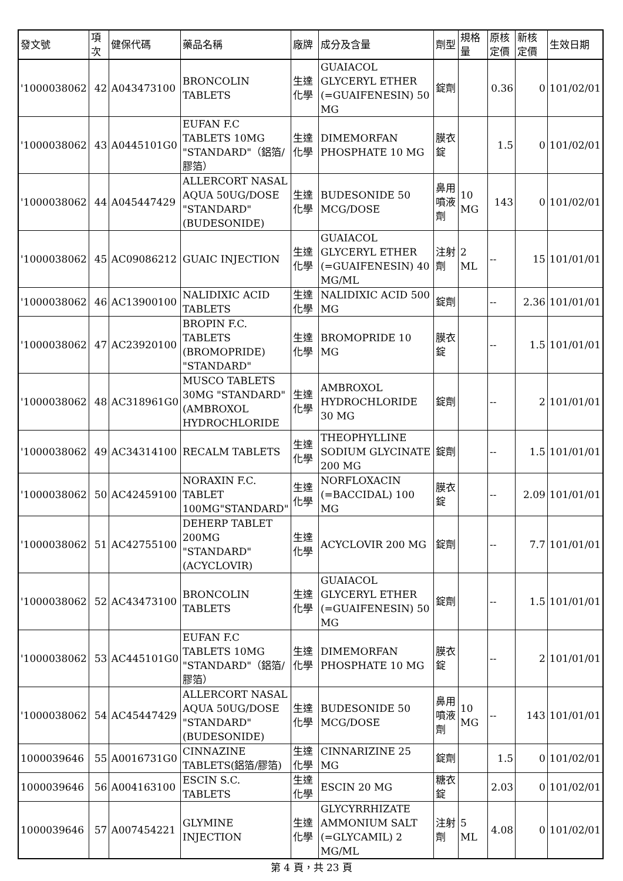| 發文號 | 項次 | 健保代碼 | 藥品名稱 | 廠牌 | 成分及含量 | 劑型 | 規格量 | 原核定價 | 新核定價 | 生效日期 |
| --- | --- | --- | --- | --- | --- | --- | --- | --- | --- | --- |
| '1000038062 | 42 | A043473100 | BRONCOLIN TABLETS | 生達化學 | GUAIACOL GLYCERYL ETHER (=GUAIFENESIN) 50 MG | 錠劑 | | 0.36 | 0 | 101/02/01 |
| '1000038062 | 43 | A0445101G0 | EUFAN F.C TABLETS 10MG "STANDARD"（鋁箔/膠箔） | 生達化學 | DIMEMORFAN PHOSPHATE 10 MG | 膜衣錠 | | 1.5 | 0 | 101/02/01 |
| '1000038062 | 44 | A045447429 | ALLERCORT NASAL AQUA 50UG/DOSE "STANDARD" (BUDESONIDE) | 生達化學 | BUDESONIDE 50 MCG/DOSE | 鼻用噴液劑 | 10 MG | 143 | 0 | 101/02/01 |
| '1000038062 | 45 | AC09086212 | GUAIC INJECTION | 生達化學 | GUAIACOL GLYCERYL ETHER (=GUAIFENESIN) 40 MG/ML | 注射劑 | 2 ML | -- | 15 | 101/01/01 |
| '1000038062 | 46 | AC13900100 | NALIDIXIC ACID TABLETS | 生達化學 | NALIDIXIC ACID 500 MG | 錠劑 | | -- | 2.36 | 101/01/01 |
| '1000038062 | 47 | AC23920100 | BROPIN F.C. TABLETS (BROMOPRIDE) "STANDARD" | 生達化學 | BROMOPRIDE 10 MG | 膜衣錠 | | -- | 1.5 | 101/01/01 |
| '1000038062 | 48 | AC318961G0 | MUSCO TABLETS 30MG "STANDARD" (AMBROXOL HYDROCHLORIDE | 生達化學 | AMBROXOL HYDROCHLORIDE 30 MG | 錠劑 | | -- | 2 | 101/01/01 |
| '1000038062 | 49 | AC34314100 | RECALM TABLETS | 生達化學 | THEOPHYLLINE SODIUM GLYCINATE 200 MG | 錠劑 | | -- | 1.5 | 101/01/01 |
| '1000038062 | 50 | AC42459100 | NORAXIN F.C. TABLET 100MG"STANDARD" | 生達化學 | NORFLOXACIN (=BACCIDAL) 100 MG | 膜衣錠 | | -- | 2.09 | 101/01/01 |
| '1000038062 | 51 | AC42755100 | DEHERP TABLET 200MG "STANDARD" (ACYCLOVIR) | 生達化學 | ACYCLOVIR 200 MG | 錠劑 | | -- | 7.7 | 101/01/01 |
| '1000038062 | 52 | AC43473100 | BRONCOLIN TABLETS | 生達化學 | GUAIACOL GLYCERYL ETHER (=GUAIFENESIN) 50 MG | 錠劑 | | -- | 1.5 | 101/01/01 |
| '1000038062 | 53 | AC445101G0 | EUFAN F.C TABLETS 10MG "STANDARD"（鋁箔/膠箔） | 生達化學 | DIMEMORFAN PHOSPHATE 10 MG | 膜衣錠 | | -- | 2 | 101/01/01 |
| '1000038062 | 54 | AC45447429 | ALLERCORT NASAL AQUA 50UG/DOSE "STANDARD" (BUDESONIDE) | 生達化學 | BUDESONIDE 50 MCG/DOSE | 鼻用噴液劑 | 10 MG | -- | 143 | 101/01/01 |
| 1000039646 | 55 | A0016731G0 | CINNAZINE TABLETS(鋁箔/膠箔) | 生達化學 | CINNARIZINE 25 MG | 錠劑 | | 1.5 | 0 | 101/02/01 |
| 1000039646 | 56 | A004163100 | ESCIN S.C. TABLETS | 生達化學 | ESCIN 20 MG | 糖衣錠 | | 2.03 | 0 | 101/02/01 |
| 1000039646 | 57 | A007454221 | GLYMINE INJECTION | 生達化學 | GLYCYRRHIZATE AMMONIUM SALT (=GLYCAMIL) 2 MG/ML | 注射劑 | 5 ML | 4.08 | 0 | 101/02/01 |
第 4 頁，共 23 頁